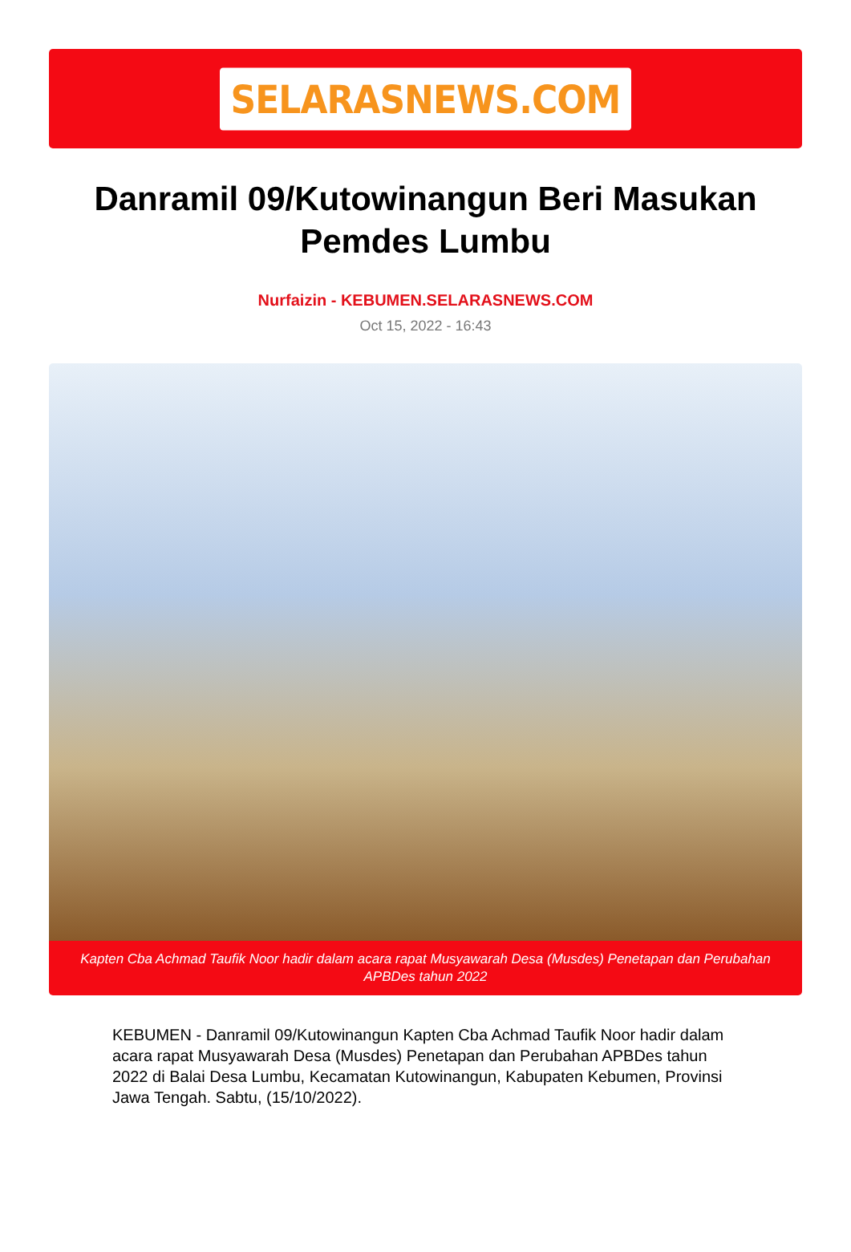SELARASNEWS.COM
Danramil 09/Kutowinangun Beri Masukan Pemdes Lumbu
Nurfaizin - KEBUMEN.SELARASNEWS.COM
Oct 15, 2022 - 16:43
Kapten Cba Achmad Taufik Noor hadir dalam acara rapat Musyawarah Desa (Musdes) Penetapan dan Perubahan APBDes tahun 2022
KEBUMEN - Danramil 09/Kutowinangun Kapten Cba Achmad Taufik Noor hadir dalam acara rapat Musyawarah Desa (Musdes) Penetapan dan Perubahan APBDes tahun 2022 di Balai Desa Lumbu, Kecamatan Kutowinangun, Kabupaten Kebumen, Provinsi Jawa Tengah. Sabtu, (15/10/2022).